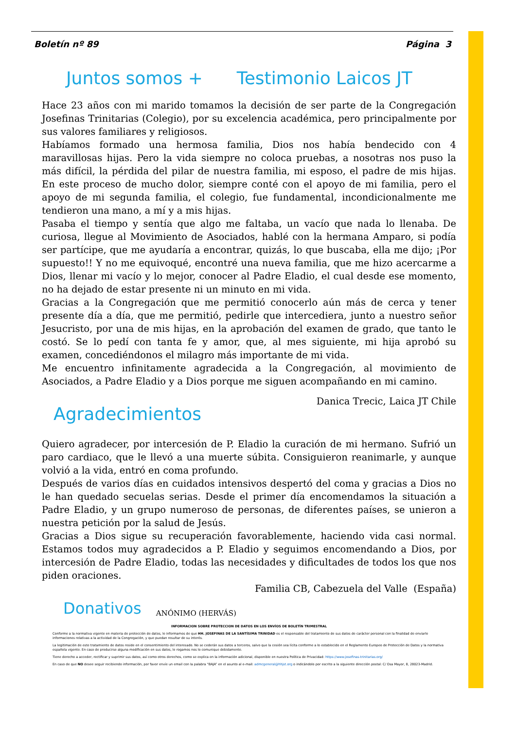Boletín nº 89 Página 3
Juntos somos + Testimonio Laicos JT
Hace 23 años con mi marido tomamos la decisión de ser parte de la Congregación Josefinas Trinitarias (Colegio), por su excelencia académica, pero principalmente por sus valores familiares y religiosos.
Habíamos formado una hermosa familia, Dios nos había bendecido con 4 maravillosas hijas. Pero la vida siempre no coloca pruebas, a nosotras nos puso la más difícil, la pérdida del pilar de nuestra familia, mi esposo, el padre de mis hijas. En este proceso de mucho dolor, siempre conté con el apoyo de mi familia, pero el apoyo de mi segunda familia, el colegio, fue fundamental, incondicionalmente me tendieron una mano, a mí y a mis hijas.
Pasaba el tiempo y sentía que algo me faltaba, un vacío que nada lo llenaba. De curiosa, llegue al Movimiento de Asociados, hablé con la hermana Amparo, si podía ser partícipe, que me ayudaría a encontrar, quizás, lo que buscaba, ella me dijo; ¡Por supuesto!! Y no me equivoqué, encontré una nueva familia, que me hizo acercarme a Dios, llenar mi vacío y lo mejor, conocer al Padre Eladio, el cual desde ese momento, no ha dejado de estar presente ni un minuto en mi vida.
Gracias a la Congregación que me permitió conocerlo aún más de cerca y tener presente día a día, que me permitió, pedirle que intercediera, junto a nuestro señor Jesucristo, por una de mis hijas, en la aprobación del examen de grado, que tanto le costó. Se lo pedí con tanta fe y amor, que, al mes siguiente, mi hija aprobó su examen, concediéndonos el milagro más importante de mi vida.
Me encuentro infinitamente agradecida a la Congregación, al movimiento de Asociados, a Padre Eladio y a Dios porque me siguen acompañando en mi camino.
Danica Trecic, Laica JT Chile
Agradecimientos
Quiero agradecer, por intercesión de P. Eladio la curación de mi hermano. Sufrió un paro cardiaco, que le llevó a una muerte súbita. Consiguieron reanimarle, y aunque volvió a la vida, entró en coma profundo.
Después de varios días en cuidados intensivos despertó del coma y gracias a Dios no le han quedado secuelas serias. Desde el primer día encomendamos la situación a Padre Eladio, y un grupo numeroso de personas, de diferentes países, se unieron a nuestra petición por la salud de Jesús.
Gracias a Dios sigue su recuperación favorablemente, haciendo vida casi normal. Estamos todos muy agradecidos a P. Eladio y seguimos encomendando a Dios, por intercesión de Padre Eladio, todas las necesidades y dificultades de todos los que nos piden oraciones.
Familia CB, Cabezuela del Valle (España)
Donativos
ANÓNIMO (HERVÁS)
INFORMACION SOBRE PROTECCION DE DATOS EN LOS ENVÍOS DE BOLETÍN TRIMESTRAL
Conforme a la normativa vigente en materia de protección de datos, le informamos de que HH. JOSEFINAS DE LA SANTÍSIMA TRINIDAD es el responsable del tratamiento de sus datos de carácter personal con la finalidad de enviarle informaciones relativas a la actividad de la Congregación, y que puedan resultar de su interés.
La legitimación de este tratamiento de datos reside en el consentimiento del interesado. No se cederán sus datos a terceros, salvo que la cesión sea lícita conforme a lo establecido en el Reglamento Europeo de Protección de Datos y la normativa española vigente. En caso de producirse alguna modificación en sus datos, le rogamos nos lo comunique debidamente.
Tiene derecho a acceder, rectificar y suprimir sus datos, así como otros derechos, como se explica en la información adicional, disponible en nuestra Política de Privacidad: https://www.josefinas-trinitarias.org/
En caso de que NO desee seguir recibiendo información, por favor envíe un email con la palabra “BAJA” en el asunto al e-mail: admcgeneral@hhjst.org o indicándolo por escrito a la siguiente dirección postal: C/ Osa Mayor, 8, 28023-Madrid.